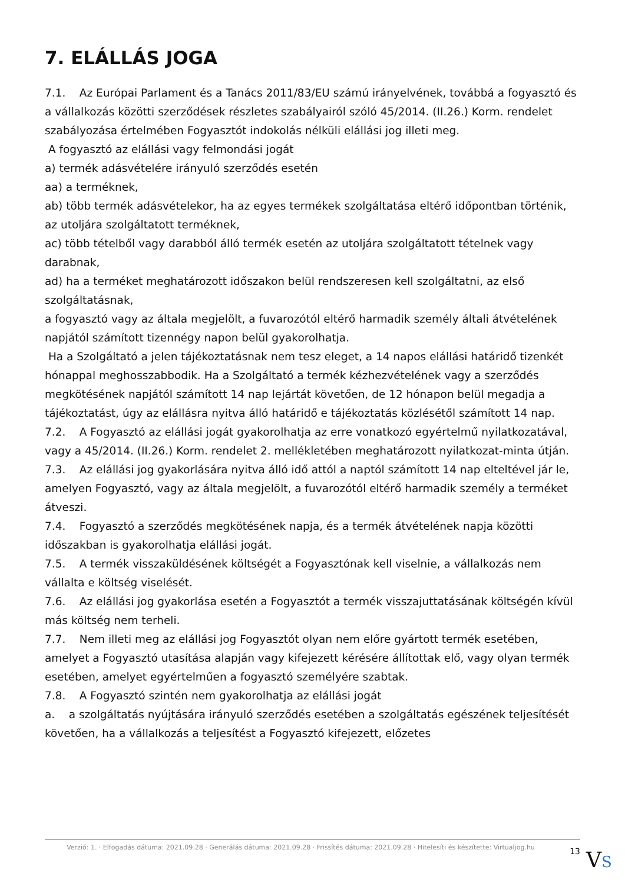7. ELÁLLÁS JOGA
7.1. Az Európai Parlament és a Tanács 2011/83/EU számú irányelvének, továbbá a fogyasztó és a vállalkozás közötti szerződések részletes szabályairól szóló 45/2014. (II.26.) Korm. rendelet szabályozása értelmében Fogyasztót indokolás nélküli elállási jog illeti meg.
A fogyasztó az elállási vagy felmondási jogát
a) termék adásvételére irányuló szerződés esetén
aa) a terméknek,
ab) több termék adásvételekor, ha az egyes termékek szolgáltatása eltérő időpontban történik, az utoljára szolgáltatott terméknek,
ac) több tételből vagy darabból álló termék esetén az utoljára szolgáltatott tételnek vagy darabnak,
ad) ha a terméket meghatározott időszakon belül rendszeresen kell szolgáltatni, az első szolgáltatásnak,
a fogyasztó vagy az általa megjelölt, a fuvarozótól eltérő harmadik személy általi átvételének napjától számított tizennégy napon belül gyakorolhatja.
Ha a Szolgáltató a jelen tájékoztatásnak nem tesz eleget, a 14 napos elállási határidő tizenkét hónappal meghosszabbodik. Ha a Szolgáltató a termék kézhezvételének vagy a szerződés megkötésének napjától számított 14 nap lejártát követően, de 12 hónapon belül megadja a tájékoztatást, úgy az elállásra nyitva álló határidő e tájékoztatás közlésétől számított 14 nap.
7.2. A Fogyasztó az elállási jogát gyakorolhatja az erre vonatkozó egyértelmű nyilatkozatával, vagy a 45/2014. (II.26.) Korm. rendelet 2. mellékletében meghatározott nyilatkozat-minta útján.
7.3. Az elállási jog gyakorlására nyitva álló idő attól a naptól számított 14 nap elteltével jár le, amelyen Fogyasztó, vagy az általa megjelölt, a fuvarozótól eltérő harmadik személy a terméket átveszi.
7.4. Fogyasztó a szerződés megkötésének napja, és a termék átvételének napja közötti időszakban is gyakorolhatja elállási jogát.
7.5. A termék visszaküldésének költségét a Fogyasztónak kell viselnie, a vállalkozás nem vállalta e költség viselését.
7.6. Az elállási jog gyakorlása esetén a Fogyasztót a termék visszajuttatásának költségén kívül más költség nem terheli.
7.7. Nem illeti meg az elállási jog Fogyasztót olyan nem előre gyártott termék esetében, amelyet a Fogyasztó utasítása alapján vagy kifejezett kérésére állítottak elő, vagy olyan termék esetében, amelyet egyértelműen a fogyasztó személyére szabtak.
7.8. A Fogyasztó szintén nem gyakorolhatja az elállási jogát
a. a szolgáltatás nyújtására irányuló szerződés esetében a szolgáltatás egészének teljesítését követően, ha a vállalkozás a teljesítést a Fogyasztó kifejezett, előzetes
Verzió: 1. · Elfogadás dátuma: 2021.09.28 · Generálás dátuma: 2021.09.28 · Frissítés dátuma: 2021.09.28 · Hitelesíti és készítette: Virtualjog.hu
13
VS